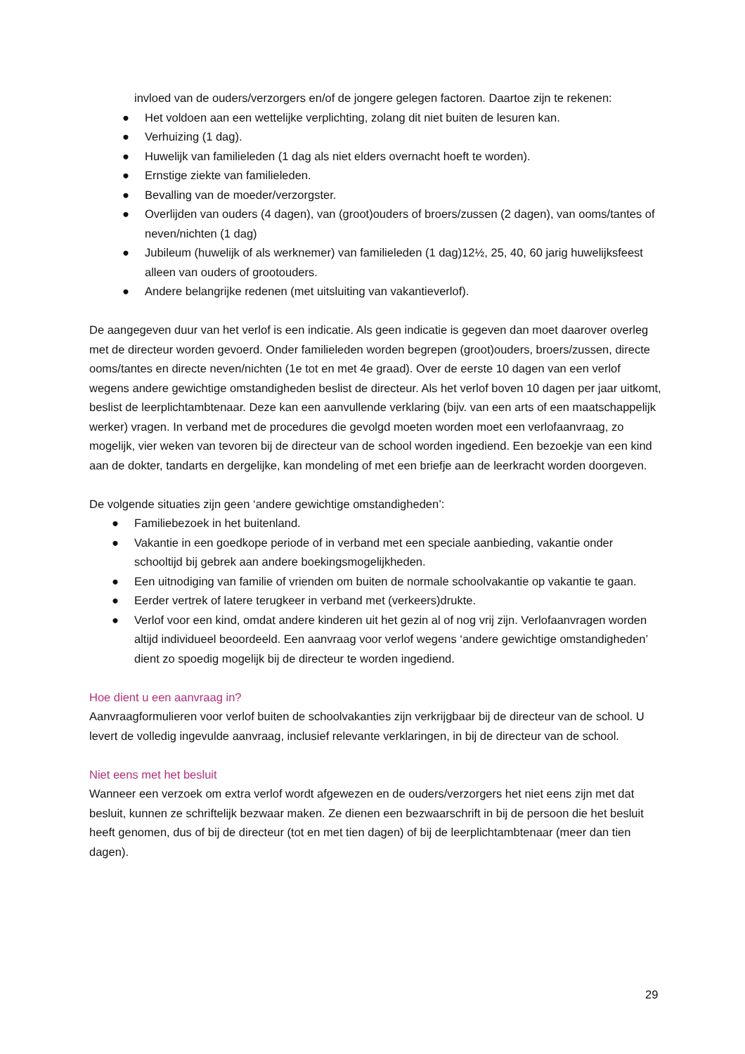invloed van de ouders/verzorgers en/of de jongere gelegen factoren. Daartoe zijn te rekenen:
● Het voldoen aan een wettelijke verplichting, zolang dit niet buiten de lesuren kan.
● Verhuizing (1 dag).
● Huwelijk van familieleden (1 dag als niet elders overnacht hoeft te worden).
● Ernstige ziekte van familieleden.
● Bevalling van de moeder/verzorgster.
● Overlijden van ouders (4 dagen), van (groot)ouders of broers/zussen (2 dagen), van ooms/tantes of neven/nichten (1 dag)
● Jubileum (huwelijk of als werknemer) van familieleden (1 dag)12½, 25, 40, 60 jarig huwelijksfeest alleen van ouders of grootouders.
● Andere belangrijke redenen (met uitsluiting van vakantieverlof).
De aangegeven duur van het verlof is een indicatie. Als geen indicatie is gegeven dan moet daarover overleg met de directeur worden gevoerd. Onder familieleden worden begrepen (groot)ouders, broers/zussen, directe ooms/tantes en directe neven/nichten (1e tot en met 4e graad). Over de eerste 10 dagen van een verlof wegens andere gewichtige omstandigheden beslist de directeur. Als het verlof boven 10 dagen per jaar uitkomt, beslist de leerplichtambtenaar. Deze kan een aanvullende verklaring (bijv. van een arts of een maatschappelijk werker) vragen. In verband met de procedures die gevolgd moeten worden moet een verlofaanvraag, zo mogelijk, vier weken van tevoren bij de directeur van de school worden ingediend. Een bezoekje van een kind aan de dokter, tandarts en dergelijke, kan mondeling of met een briefje aan de leerkracht worden doorgeven.
De volgende situaties zijn geen ‘andere gewichtige omstandigheden’:
● Familiebezoek in het buitenland.
● Vakantie in een goedkope periode of in verband met een speciale aanbieding, vakantie onder schooltijd bij gebrek aan andere boekingsmogelijkheden.
● Een uitnodiging van familie of vrienden om buiten de normale schoolvakantie op vakantie te gaan.
● Eerder vertrek of latere terugkeer in verband met (verkeers)drukte.
● Verlof voor een kind, omdat andere kinderen uit het gezin al of nog vrij zijn. Verlofaanvragen worden altijd individueel beoordeeld. Een aanvraag voor verlof wegens ‘andere gewichtige omstandigheden’ dient zo spoedig mogelijk bij de directeur te worden ingediend.
Hoe dient u een aanvraag in?
Aanvraagformulieren voor verlof buiten de schoolvakanties zijn verkrijgbaar bij de directeur van de school. U levert de volledig ingevulde aanvraag, inclusief relevante verklaringen, in bij de directeur van de school.
Niet eens met het besluit
Wanneer een verzoek om extra verlof wordt afgewezen en de ouders/verzorgers het niet eens zijn met dat besluit, kunnen ze schriftelijk bezwaar maken. Ze dienen een bezwaarschrift in bij de persoon die het besluit heeft genomen, dus of bij de directeur (tot en met tien dagen) of bij de leerplichtambtenaar (meer dan tien dagen).
29